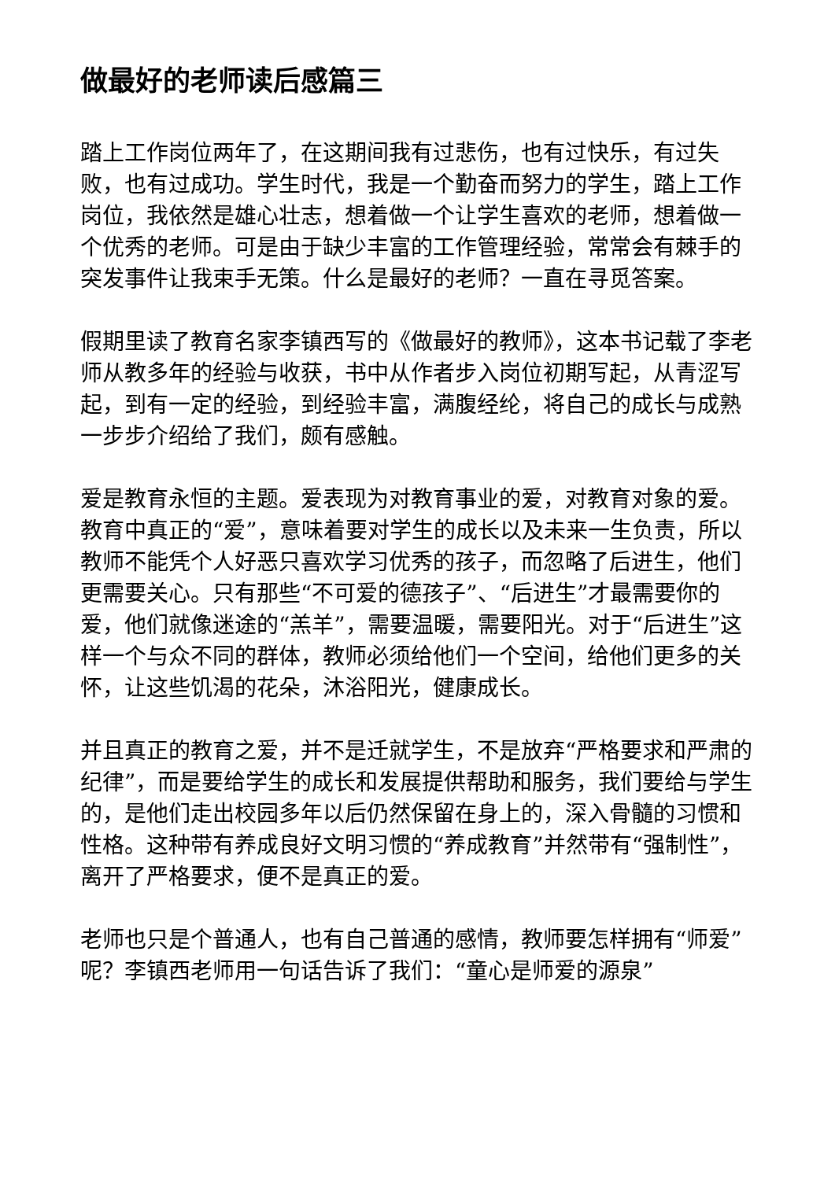做最好的老师读后感篇三
踏上工作岗位两年了，在这期间我有过悲伤，也有过快乐，有过失败，也有过成功。学生时代，我是一个勤奋而努力的学生，踏上工作岗位，我依然是雄心壮志，想着做一个让学生喜欢的老师，想着做一个优秀的老师。可是由于缺少丰富的工作管理经验，常常会有棘手的突发事件让我束手无策。什么是最好的老师？一直在寻觅答案。
假期里读了教育名家李镇西写的《做最好的教师》，这本书记载了李老师从教多年的经验与收获，书中从作者步入岗位初期写起，从青涩写起，到有一定的经验，到经验丰富，满腹经纶，将自己的成长与成熟一步步介绍给了我们，颇有感触。
爱是教育永恒的主题。爱表现为对教育事业的爱，对教育对象的爱。教育中真正的“爱”，意味着要对学生的成长以及未来一生负责，所以教师不能凭个人好恶只喜欢学习优秀的孩子，而忽略了后进生，他们更需要关心。只有那些“不可爱的德孩子”、“后进生”才最需要你的爱，他们就像迷途的“羔羊”，需要温暖，需要阳光。对于“后进生”这样一个与众不同的群体，教师必须给他们一个空间，给他们更多的关怀，让这些饥渴的花朵，沐浴阳光，健康成长。
并且真正的教育之爱，并不是迁就学生，不是放弃“严格要求和严肃的纪律”，而是要给学生的成长和发展提供帮助和服务，我们要给与学生的，是他们走出校园多年以后仍然保留在身上的，深入骨髓的习惯和性格。这种带有养成良好文明习惯的“养成教育”并然带有“强制性”，离开了严格要求，便不是真正的爱。
老师也只是个普通人，也有自己普通的感情，教师要怎样拥有“师爱”呢？李镇西老师用一句话告诉了我们：“童心是师爱的源泉”